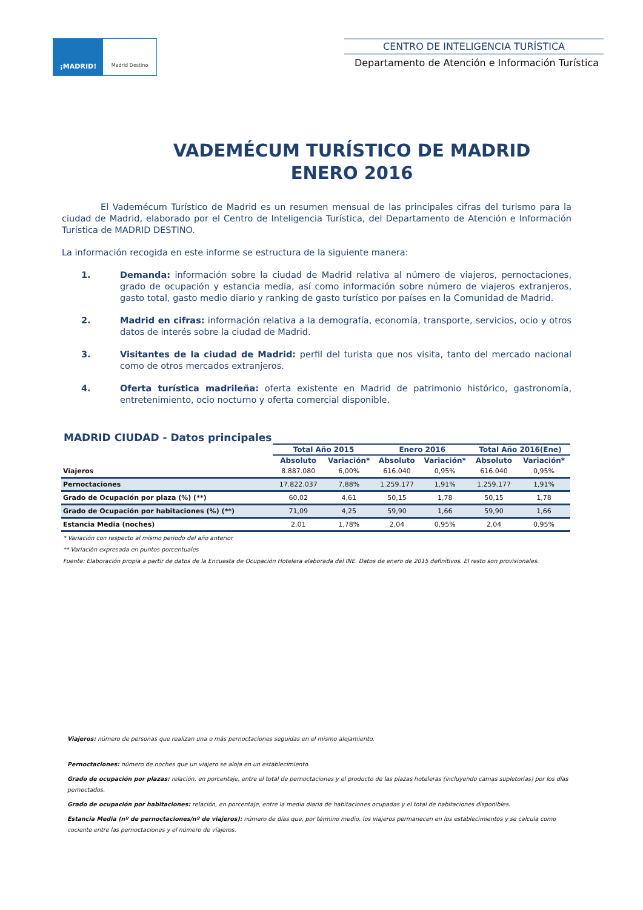¡MADRID!
Madrid Destino
CENTRO DE INTELIGENCIA TURÍSTICA
Departamento de Atención e Información Turística
VADEMÉCUM TURÍSTICO DE MADRID
ENERO 2016
El Vademécum Turístico de Madrid es un resumen mensual de las principales cifras del turismo para la ciudad de Madrid, elaborado por el Centro de Inteligencia Turística, del Departamento de Atención e Información Turística de MADRID DESTINO.
La información recogida en este informe se estructura de la siguiente manera:
1. Demanda: información sobre la ciudad de Madrid relativa al número de viajeros, pernoctaciones, grado de ocupación y estancia media, así como información sobre número de viajeros extranjeros, gasto total, gasto medio diario y ranking de gasto turístico por países en la Comunidad de Madrid.
2. Madrid en cifras: información relativa a la demografía, economía, transporte, servicios, ocio y otros datos de interés sobre la ciudad de Madrid.
3. Visitantes de la ciudad de Madrid: perfil del turista que nos visita, tanto del mercado nacional como de otros mercados extranjeros.
4. Oferta turística madrileña: oferta existente en Madrid de patrimonio histórico, gastronomía, entretenimiento, ocio nocturno y oferta comercial disponible.
MADRID CIUDAD - Datos principales
| | Total Año 2015 | | Enero 2016 | | Total Año 2016(Ene) | |
| --- | --- | --- | --- | --- | --- | --- |
| | Absoluto | Variación* | Absoluto | Variación* | Absoluto | Variación* |
| Viajeros | 8.887.080 | 6,00% | 616.040 | 0,95% | 616.040 | 0,95% |
| Pernoctaciones | 17.822.037 | 7,88% | 1.259.177 | 1,91% | 1.259.177 | 1,91% |
| Grado de Ocupación por plaza (%) (**) | 60,02 | 4,61 | 50,15 | 1,78 | 50,15 | 1,78 |
| Grado de Ocupación por habitaciones (%) (**) | 71,09 | 4,25 | 59,90 | 1,66 | 59,90 | 1,66 |
| Estancia Media (noches) | 2,01 | 1,78% | 2,04 | 0,95% | 2,04 | 0,95% |
* Variación con respecto al mismo periodo del año anterior
** Variación expresada en puntos porcentuales
Fuente: Elaboración propia a partir de datos de la Encuesta de Ocupación Hotelera elaborada del INE. Datos de enero de 2015 definitivos. El resto son provisionales.
Viajeros: número de personas que realizan una o más pernoctaciones seguidas en el mismo alojamiento.
Pernoctaciones: número de noches que un viajero se aloja en un establecimiento.
Grado de ocupación por plazas: relación, en porcentaje, entre el total de pernoctaciones y el producto de las plazas hoteleras (incluyendo camas supletorias) por los días pernoctados.
Grado de ocupación por habitaciones: relación, en porcentaje, entre la media diaria de habitaciones ocupadas y el total de habitaciones disponibles.
Estancia Media (nº de pernoctaciones/nº de viajeros): número de días que, por término medio, los viajeros permanecen en los establecimientos y se calcula como cociente entre las pernoctaciones y el número de viajeros.